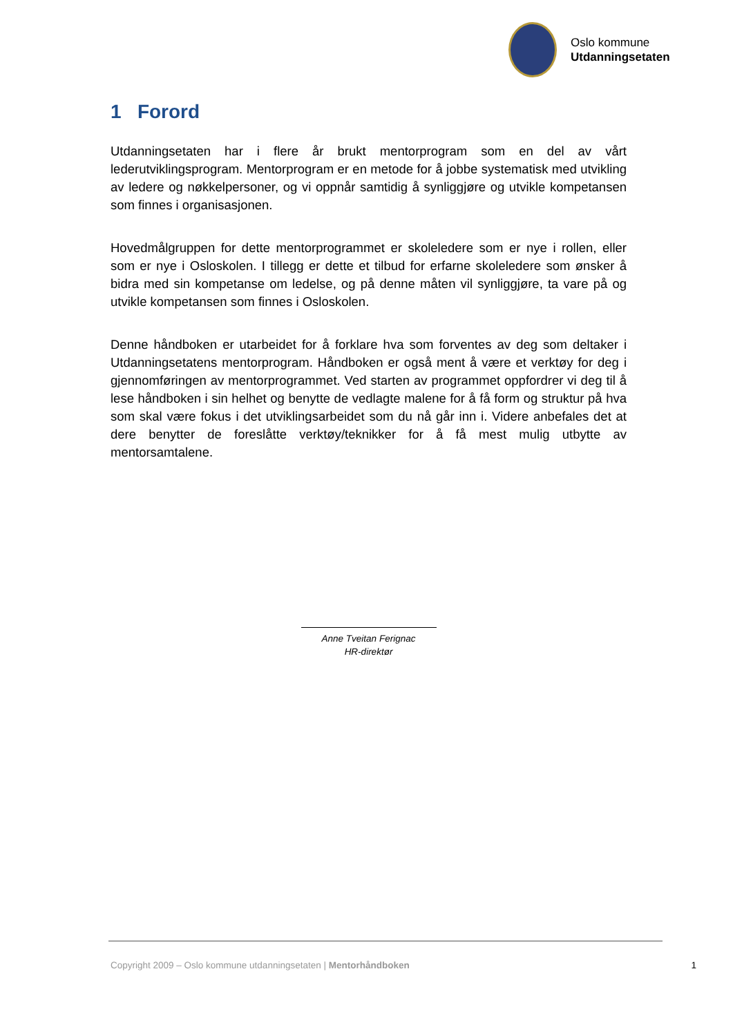Oslo kommune
Utdanningsetaten
1 Forord
Utdanningsetaten har i flere år brukt mentorprogram som en del av vårt lederutviklingsprogram. Mentorprogram er en metode for å jobbe systematisk med utvikling av ledere og nøkkelpersoner, og vi oppnår samtidig å synliggjøre og utvikle kompetansen som finnes i organisasjonen.
Hovedmålgruppen for dette mentorprogrammet er skoleledere som er nye i rollen, eller som er nye i Osloskolen. I tillegg er dette et tilbud for erfarne skoleledere som ønsker å bidra med sin kompetanse om ledelse, og på denne måten vil synliggjøre, ta vare på og utvikle kompetansen som finnes i Osloskolen.
Denne håndboken er utarbeidet for å forklare hva som forventes av deg som deltaker i Utdanningsetatens mentorprogram. Håndboken er også ment å være et verktøy for deg i gjennomføringen av mentorprogrammet. Ved starten av programmet oppfordrer vi deg til å lese håndboken i sin helhet og benytte de vedlagte malene for å få form og struktur på hva som skal være fokus i det utviklingsarbeidet som du nå går inn i. Videre anbefales det at dere benytter de foreslåtte verktøy/teknikker for å få mest mulig utbytte av mentorsamtalene.
Anne Tveitan Ferignac
HR-direktør
Copyright 2009 – Oslo kommune utdanningsetaten | Mentorhåndboken 1